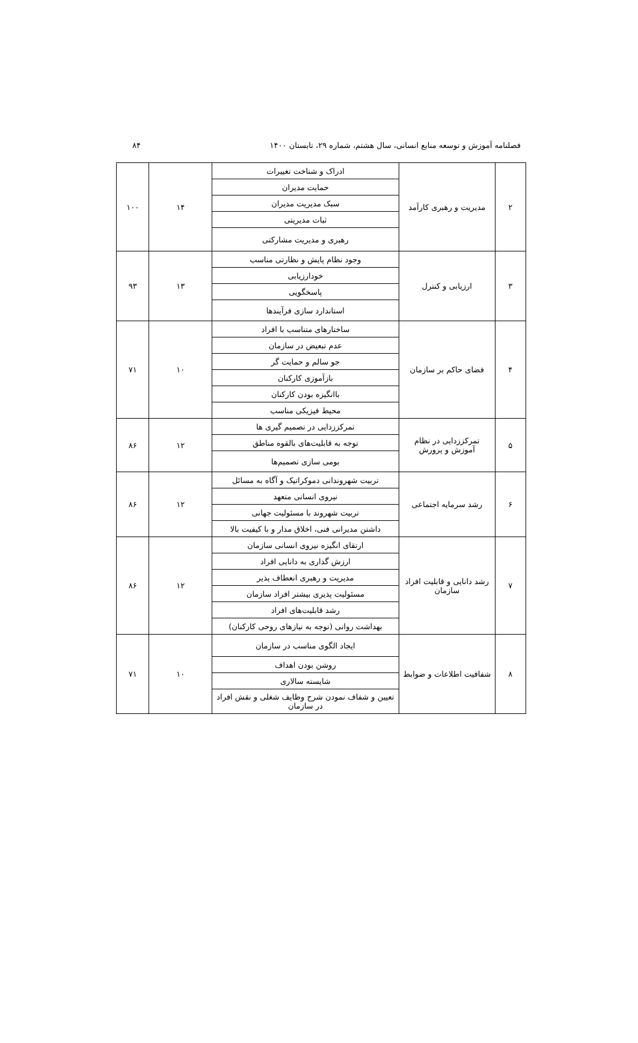فصلنامه آموزش و توسعه منابع انسانی، سال هشتم، شماره ۲۹، تابستان ۱۴۰۰ ۸۴
| ۲ | مدیریت و رهبری کارآمد | ادراک و شناخت تغییرات | ۱۴ | ۱۰۰ |
| | | حمایت مدیران | | |
| | | سبک مدیریت مدیران | | |
| | | ثبات مدیریتی | | |
| | | رهبری و مدیریت مشارکتی | | |
| ۳ | ارزیابی و کنترل | وجود نظام پایش و نظارتی مناسب | ۱۳ | ۹۳ |
| | | خودارزیابی | | |
| | | پاسخگویی | | |
| | | استاندارد سازی فرآیندها | | |
| ۴ | فضای حاکم بر سازمان | ساختارهای متناسب با افراد | ۱۰ | ۷۱ |
| | | عدم تبعیض در سازمان | | |
| | | جو سالم و حمایت گر | | |
| | | بازآموزی کارکنان | | |
| | | باانگیزه بودن کارکنان | | |
| | | محیط فیزیکی مناسب | | |
| ۵ | تمرکززدایی در نظام آموزش و پرورش | تمرکززدایی در تصمیم گیری ها | ۱۲ | ۸۶ |
| | | توجه به قابلیت‌های بالقوه مناطق | | |
| | | بومی سازی تصمیم‌ها | | |
| ۶ | رشد سرمایه اجتماعی | تربیت شهروندانی دموکراتیک و آگاه به مسائل | ۱۲ | ۸۶ |
| | | نیروی انسانی متعهد | | |
| | | تربیت شهروند با مسئولیت جهانی | | |
| | | داشتن مدیرانی فنی، اخلاق مدار و با کیفیت بالا | | |
| ۷ | رشد دانایی و قابلیت افراد سازمان | ارتقای انگیزه نیروی انسانی سازمان | ۱۲ | ۸۶ |
| | | ارزش گذاری به دانایی افراد | | |
| | | مدیریت و رهبری انعطاف پذیر | | |
| | | مسئولیت پذیری بیشتر افراد سازمان | | |
| | | رشد قابلیت‌های افراد | | |
| | | بهداشت روانی (توجه به نیازهای روحی کارکنان) | | |
| ۸ | شفافیت اطلاعات و ضوابط | ایجاد الگوی مناسب در سازمان | ۱۰ | ۷۱ |
| | | روشن بودن اهداف | | |
| | | شایسته سالاری | | |
| | | تعیین و شفاف نمودن شرح وظایف شغلی و نقش افراد در سازمان | | |